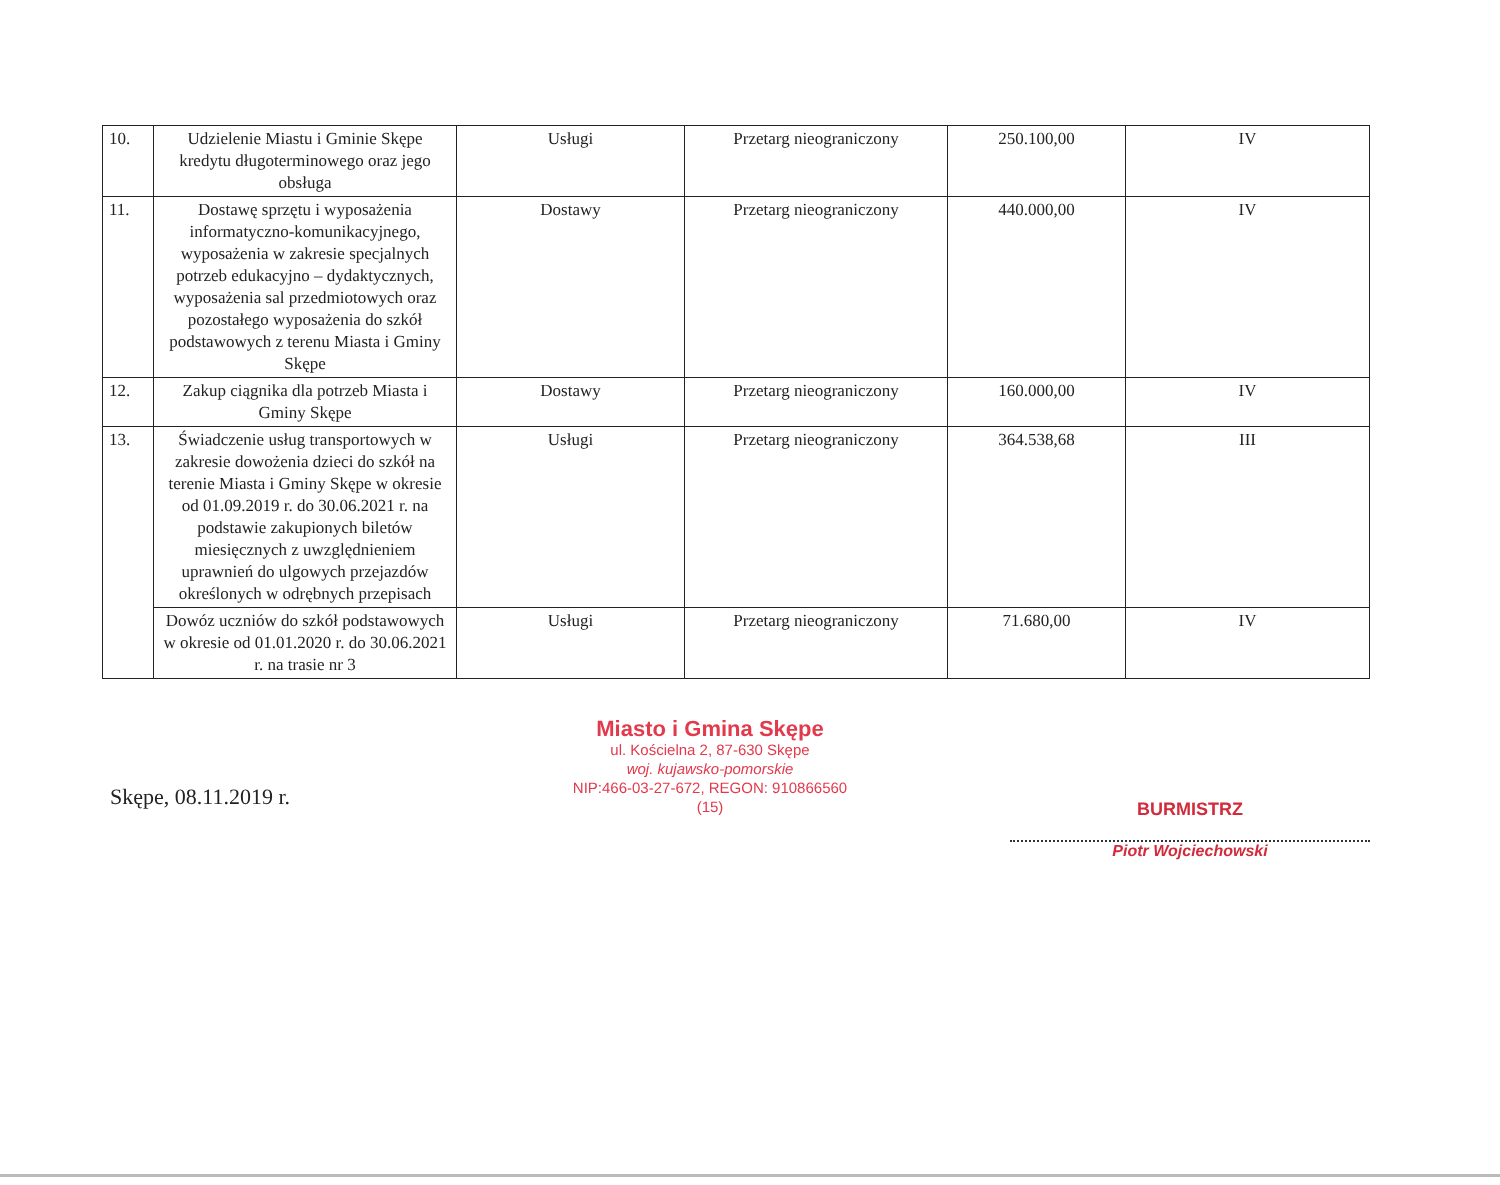| 10. | Udzielenie Miastu i Gminie Skępe kredytu długoterminowego oraz jego obsługa | Usługi | Przetarg nieograniczony | 250.100,00 | IV |
| 11. | Dostawę sprzętu i wyposażenia informatyczno-komunikacyjnego, wyposażenia w zakresie specjalnych potrzeb edukacyjno – dydaktycznych, wyposażenia sal przedmiotowych oraz pozostałego wyposażenia do szkół podstawowych z terenu Miasta i Gminy Skępe | Dostawy | Przetarg nieograniczony | 440.000,00 | IV |
| 12. | Zakup ciągnika dla potrzeb Miasta i Gminy Skępe | Dostawy | Przetarg nieograniczony | 160.000,00 | IV |
| 13. | Świadczenie usług transportowych w zakresie dowożenia dzieci do szkół na terenie Miasta i Gminy Skępe w okresie od 01.09.2019 r. do 30.06.2021 r. na podstawie zakupionych biletów miesięcznych z uwzględnieniem uprawnień do ulgowych przejazdów określonych w odrębnych przepisach | Usługi | Przetarg nieograniczony | 364.538,68 | III |
| | Dowóz uczniów do szkół podstawowych w okresie od 01.01.2020 r. do 30.06.2021 r. na trasie nr 3 | Usługi | Przetarg nieograniczony | 71.680,00 | IV |
Skępe, 08.11.2019 r.
Miasto i Gmina Skępe
ul. Kościelna 2, 87-630 Skępe
woj. kujawsko-pomorskie
NIP:466-03-27-672, REGON: 910866560
(15)
BURMISTRZ
Piotr Wojciechowski